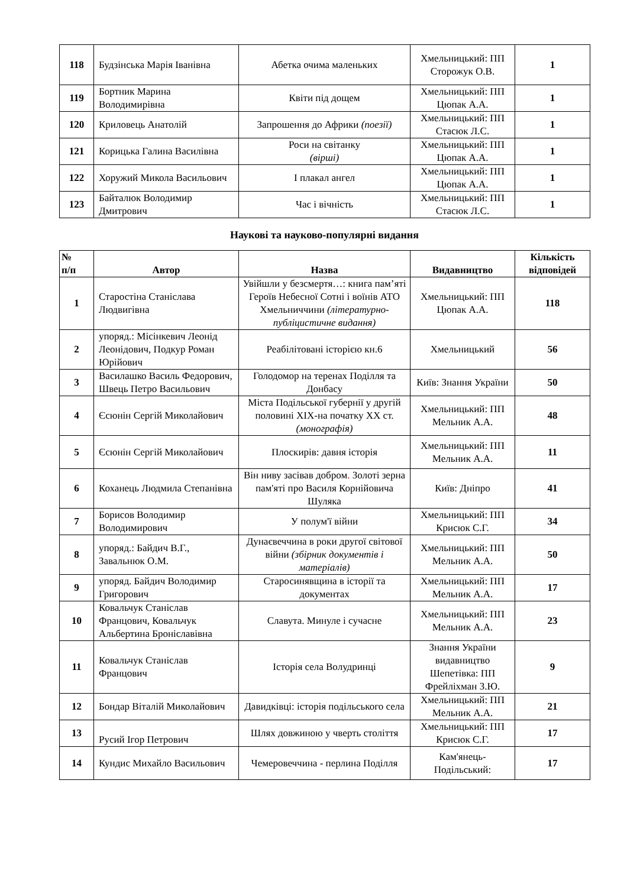| 118 | Будзінська Марія Іванівна | Абетка очима маленьких | Хмельницький: ПП Сторожук О.В. | 1 |
| 119 | Бортник Марина Володимирівна | Квіти під дощем | Хмельницький: ПП Цюпак А.А. | 1 |
| 120 | Криловець Анатолій | Запрошення до Африки (поезії) | Хмельницький: ПП Стасюк Л.С. | 1 |
| 121 | Корицька Галина Василівна | Роси на світанку (вірші) | Хмельницький: ПП Цюпак А.А. | 1 |
| 122 | Хоружий Микола Васильович | І плакал ангел | Хмельницький: ПП Цюпак А.А. | 1 |
| 123 | Байталюк Володимир Дмитрович | Час і вічність | Хмельницький: ПП Стасюк Л.С. | 1 |
Наукові та науково-популярні видання
| № п/п | Автор | Назва | Видавництво | Кількість відповідей |
| --- | --- | --- | --- | --- |
| 1 | Старостіна Станіслава Людвигівна | Увійшли у безсмертя…: книга пам’яті Героїв Небесної Сотні і воїнів АТО Хмельниччини (літературно-публіцистичне видання) | Хмельницький: ПП Цюпак А.А. | 118 |
| 2 | упоряд.: Місінкевич Леонід Леонідович, Подкур Роман Юрійович | Реабілітовані історією кн.6 | Хмельницький | 56 |
| 3 | Василашко Василь Федорович, Швець Петро Васильович | Голодомор на теренах Поділля та Донбасу | Київ: Знання України | 50 |
| 4 | Єсюнін Сергій Миколайович | Міста Подільської губернії у другій половині ХІХ-на початку ХХ ст. (монографія) | Хмельницький: ПП Мельник А.А. | 48 |
| 5 | Єсюнін Сергій Миколайович | Плоскирів: давня історія | Хмельницький: ПП Мельник А.А. | 11 |
| 6 | Коханець Людмила Степанівна | Він ниву засівав добром . Золоті зерна пам'яті про Василя Корнійовича Шуляка | Київ: Дніпро | 41 |
| 7 | Борисов Володимир Володимирович | У полум'ї війни | Хмельницький: ПП Крисюк С.Г. | 34 |
| 8 | упоряд.: Байдич В.Г., Завальнюк О.М. | Дунаєвеччина в роки другої світової війни (збірник документів і матеріалів) | Хмельницький: ПП Мельник А.А. | 50 |
| 9 | упоряд. Байдич Володимир Григорович | Старосинявщина в історії та документах | Хмельницький: ПП Мельник А.А. | 17 |
| 10 | Ковальчук Станіслав Францович, Ковальчук Альбертина Броніславівна | Славута. Минуле і сучасне | Хмельницький: ПП Мельник А.А. | 23 |
| 11 | Ковальчук Станіслав Францович | Історія села Волудринці | Знання України видавництво Шепетівка: ПП Фрейліхман З.Ю. | 9 |
| 12 | Бондар Віталій Миколайович | Давидківці: історія подільського села | Хмельницький: ПП Мельник А.А. | 21 |
| 13 | Русий Ігор Петрович | Шлях довжиною у чверть століття | Хмельницький: ПП Крисюк С.Г. | 17 |
| 14 | Кундис Михайло Васильович | Чемеровеччина - перлина Поділля | Кам'янець-Подільський: | 17 |